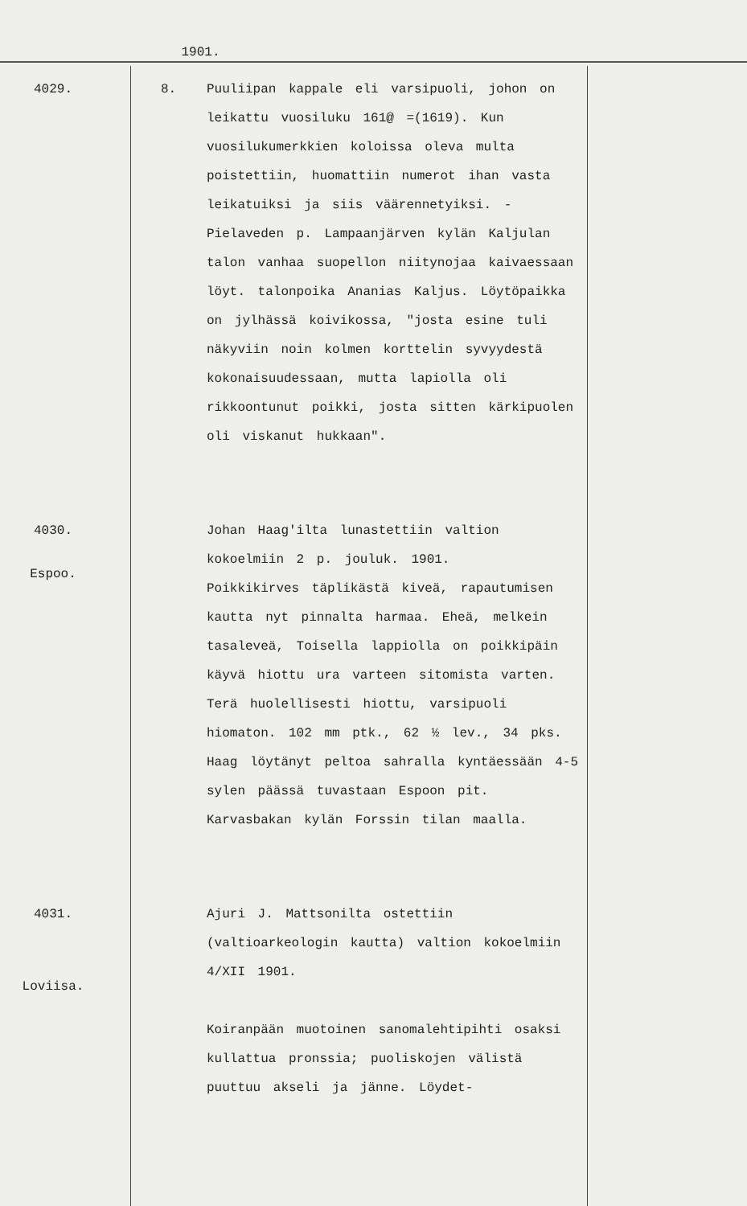1901.
4029. 8.
Puuliipan kappale eli varsipuoli, johon on leikattu vuosiluku 161@ =(1619). Kun vuosilukumerkkien koloissa oleva multa poistettiin, huomattiin numerot ihan vasta leikatuiksi ja siis väärennetyiksi. - Pielaveden p. Lampaanjärven kylän Kaljulan talon vanhaa suopellon niitynojaa kaivaessaan löyt. talonpoika Ananias Kaljus. Löytöpaikka on jylhässä koivikossa, "josta esine tuli näkyviin noin kolmen korttelin syvyydestä kokonaisuudessaan, mutta lapiolla oli rikkoontunut poikki, josta sitten kärkipuolen oli viskanut hukkaan".
4030.
Espoo.
Johan Haag'ilta lunastettiin valtion kokoelmiin 2 p. jouluk. 1901.
Poikkikirves täplikästä kiveä, rapautumisen kautta nyt pinnalta harmaa. Eheä, melkein tasaleveä, Toisella lappiolla on poikkipäin käyvä hiottu ura varteen sitomista varten. Terä huolellisesti hiottu, varsipuoli hiomaton. 102 mm ptk., 62 ½ lev., 34 pks. Haag löytänyt peltoa sahralla kyntäessään 4-5 sylen päässä tuvastaan Espoon pit. Karvasbakan kylän Forssin tilan maalla.
4031.
Loviisa.
Ajuri J. Mattsonilta ostettiin (valtioarkeologin kautta) valtion kokoelmiin 4/XII 1901.
Koiranpään muotoinen sanomalehtipihti osaksi kullattua pronssia; puoliskojen välistä puuttuu akseli ja jänne. Löydet-